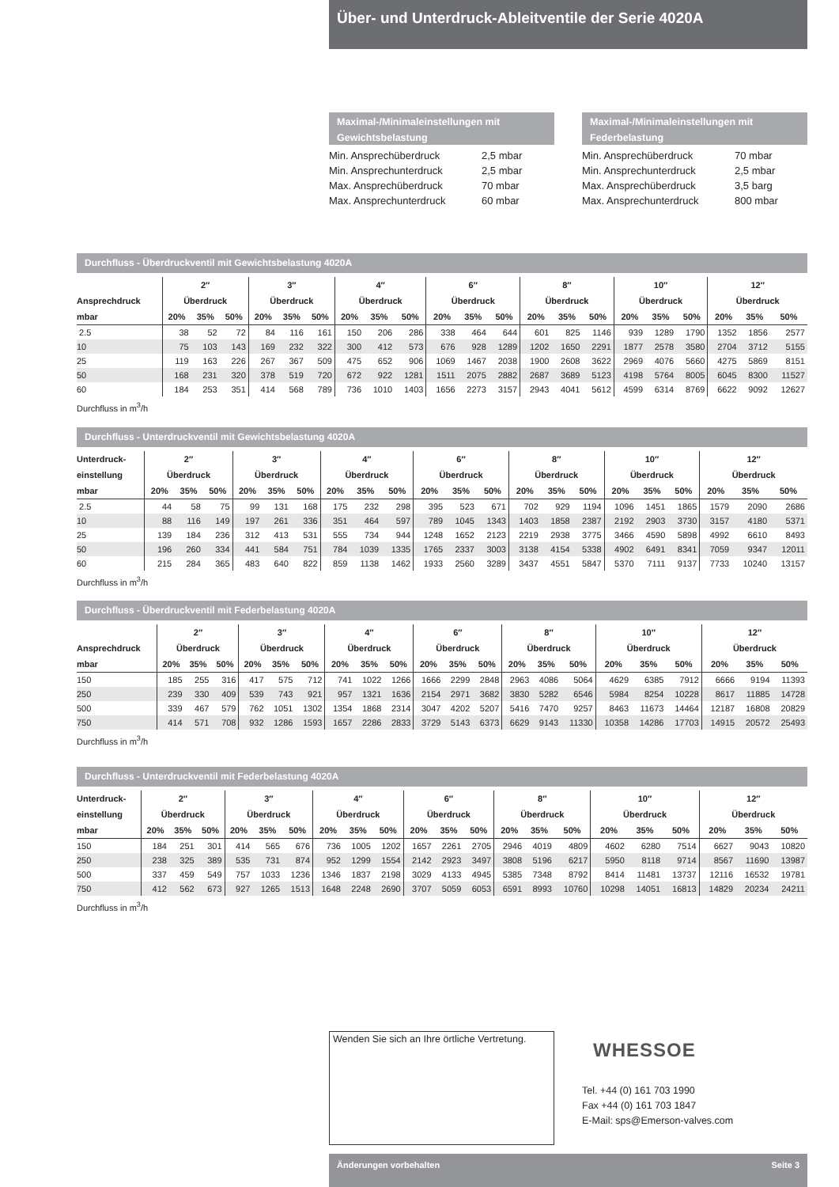Über- und Unterdruck-Ableitventile der Serie 4020A
Maximal-/Minimaleinstellungen mit Gewichtsbelastung
| Min. Ansprechüberdruck | 2,5 mbar |
| Min. Ansprechunterdruck | 2,5 mbar |
| Max. Ansprechüberdruck | 70 mbar |
| Max. Ansprechunterdruck | 60 mbar |
Maximal-/Minimaleinstellungen mit Federbelastung
| Min. Ansprechüberdruck | 70 mbar |
| Min. Ansprechunterdruck | 2,5 mbar |
| Max. Ansprechüberdruck | 3,5 barg |
| Max. Ansprechunterdruck | 800 mbar |
Durchfluss - Überdruckventil mit Gewichtsbelastung 4020A
| | 2″ | | | 3″ | | | 4″ | | | 6″ | | | 8″ | | | 10″ | | | 12″ | | |
| --- | --- | --- | --- | --- | --- | --- | --- | --- | --- | --- | --- | --- | --- | --- | --- | --- | --- | --- | --- | --- | --- |
| Ansprechdruck | Überdruck | | | Überdruck | | | Überdruck | | | Überdruck | | | Überdruck | | | Überdruck | | | Überdruck | | |
| mbar | 20% | 35% | 50% | 20% | 35% | 50% | 20% | 35% | 50% | 20% | 35% | 50% | 20% | 35% | 50% | 20% | 35% | 50% | 20% | 35% | 50% |
| 2.5 | 38 | 52 | 72 | 84 | 116 | 161 | 150 | 206 | 286 | 338 | 464 | 644 | 601 | 825 | 1146 | 939 | 1289 | 1790 | 1352 | 1856 | 2577 |
| 10 | 75 | 103 | 143 | 169 | 232 | 322 | 300 | 412 | 573 | 676 | 928 | 1289 | 1202 | 1650 | 2291 | 1877 | 2578 | 3580 | 2704 | 3712 | 5155 |
| 25 | 119 | 163 | 226 | 267 | 367 | 509 | 475 | 652 | 906 | 1069 | 1467 | 2038 | 1900 | 2608 | 3622 | 2969 | 4076 | 5660 | 4275 | 5869 | 8151 |
| 50 | 168 | 231 | 320 | 378 | 519 | 720 | 672 | 922 | 1281 | 1511 | 2075 | 2882 | 2687 | 3689 | 5123 | 4198 | 5764 | 8005 | 6045 | 8300 | 11527 |
| 60 | 184 | 253 | 351 | 414 | 568 | 789 | 736 | 1010 | 1403 | 1656 | 2273 | 3157 | 2943 | 4041 | 5612 | 4599 | 6314 | 8769 | 6622 | 9092 | 12627 |
Durchfluss in m<sup>3</sup>/h
Durchfluss - Unterdruckventil mit Gewichtsbelastung 4020A
| Unterdruck- | 2″ | | | 3″ | | | 4″ | | | 6″ | | | 8″ | | | 10″ | | | 12″ | | |
| --- | --- | --- | --- | --- | --- | --- | --- | --- | --- | --- | --- | --- | --- | --- | --- | --- | --- | --- | --- | --- | --- |
| einstellung | Überdruck | | | Überdruck | | | Überdruck | | | Überdruck | | | Überdruck | | | Überdruck | | | Überdruck | | |
| mbar | 20% | 35% | 50% | 20% | 35% | 50% | 20% | 35% | 50% | 20% | 35% | 50% | 20% | 35% | 50% | 20% | 35% | 50% | 20% | 35% | 50% |
| 2.5 | 44 | 58 | 75 | 99 | 131 | 168 | 175 | 232 | 298 | 395 | 523 | 671 | 702 | 929 | 1194 | 1096 | 1451 | 1865 | 1579 | 2090 | 2686 |
| 10 | 88 | 116 | 149 | 197 | 261 | 336 | 351 | 464 | 597 | 789 | 1045 | 1343 | 1403 | 1858 | 2387 | 2192 | 2903 | 3730 | 3157 | 4180 | 5371 |
| 25 | 139 | 184 | 236 | 312 | 413 | 531 | 555 | 734 | 944 | 1248 | 1652 | 2123 | 2219 | 2938 | 3775 | 3466 | 4590 | 5898 | 4992 | 6610 | 8493 |
| 50 | 196 | 260 | 334 | 441 | 584 | 751 | 784 | 1039 | 1335 | 1765 | 2337 | 3003 | 3138 | 4154 | 5338 | 4902 | 6491 | 8341 | 7059 | 9347 | 12011 |
| 60 | 215 | 284 | 365 | 483 | 640 | 822 | 859 | 1138 | 1462 | 1933 | 2560 | 3289 | 3437 | 4551 | 5847 | 5370 | 7111 | 9137 | 7733 | 10240 | 13157 |
Durchfluss in m<sup>3</sup>/h
Durchfluss - Überdruckventil mit Federbelastung 4020A
| | 2″ | | | 3″ | | | 4″ | | | 6″ | | | 8″ | | | 10″ | | | 12″ | | |
| --- | --- | --- | --- | --- | --- | --- | --- | --- | --- | --- | --- | --- | --- | --- | --- | --- | --- | --- | --- | --- | --- |
| Ansprechdruck | Überdruck | | | Überdruck | | | Überdruck | | | Überdruck | | | Überdruck | | | Überdruck | | | Überdruck | | |
| mbar | 20% | 35% | 50% | 20% | 35% | 50% | 20% | 35% | 50% | 20% | 35% | 50% | 20% | 35% | 50% | 20% | 35% | 50% | 20% | 35% | 50% |
| 150 | 185 | 255 | 316 | 417 | 575 | 712 | 741 | 1022 | 1266 | 1666 | 2299 | 2848 | 2963 | 4086 | 5064 | 4629 | 6385 | 7912 | 6666 | 9194 | 11393 |
| 250 | 239 | 330 | 409 | 539 | 743 | 921 | 957 | 1321 | 1636 | 2154 | 2971 | 3682 | 3830 | 5282 | 6546 | 5984 | 8254 | 10228 | 8617 | 11885 | 14728 |
| 500 | 339 | 467 | 579 | 762 | 1051 | 1302 | 1354 | 1868 | 2314 | 3047 | 4202 | 5207 | 5416 | 7470 | 9257 | 8463 | 11673 | 14464 | 12187 | 16808 | 20829 |
| 750 | 414 | 571 | 708 | 932 | 1286 | 1593 | 1657 | 2286 | 2833 | 3729 | 5143 | 6373 | 6629 | 9143 | 11330 | 10358 | 14286 | 17703 | 14915 | 20572 | 25493 |
Durchfluss in m<sup>3</sup>/h
Durchfluss - Unterdruckventil mit Federbelastung 4020A
| Unterdruck- | 2″ | | | 3″ | | | 4″ | | | 6″ | | | 8″ | | | 10″ | | | 12″ | | |
| --- | --- | --- | --- | --- | --- | --- | --- | --- | --- | --- | --- | --- | --- | --- | --- | --- | --- | --- | --- | --- | --- |
| einstellung | Überdruck | | | Überdruck | | | Überdruck | | | Überdruck | | | Überdruck | | | Überdruck | | | Überdruck | | |
| mbar | 20% | 35% | 50% | 20% | 35% | 50% | 20% | 35% | 50% | 20% | 35% | 50% | 20% | 35% | 50% | 20% | 35% | 50% | 20% | 35% | 50% |
| 150 | 184 | 251 | 301 | 414 | 565 | 676 | 736 | 1005 | 1202 | 1657 | 2261 | 2705 | 2946 | 4019 | 4809 | 4602 | 6280 | 7514 | 6627 | 9043 | 10820 |
| 250 | 238 | 325 | 389 | 535 | 731 | 874 | 952 | 1299 | 1554 | 2142 | 2923 | 3497 | 3808 | 5196 | 6217 | 5950 | 8118 | 9714 | 8567 | 11690 | 13987 |
| 500 | 337 | 459 | 549 | 757 | 1033 | 1236 | 1346 | 1837 | 2198 | 3029 | 4133 | 4945 | 5385 | 7348 | 8792 | 8414 | 11481 | 13737 | 12116 | 16532 | 19781 |
| 750 | 412 | 562 | 673 | 927 | 1265 | 1513 | 1648 | 2248 | 2690 | 3707 | 5059 | 6053 | 6591 | 8993 | 10760 | 10298 | 14051 | 16813 | 14829 | 20234 | 24211 |
Durchfluss in m<sup>3</sup>/h
Wenden Sie sich an Ihre örtliche Vertretung.
WHESSOE
Tel. +44 (0) 161 703 1990
Fax +44 (0) 161 703 1847
E-Mail: sps@Emerson-valves.com
Änderungen vorbehalten Seite 3